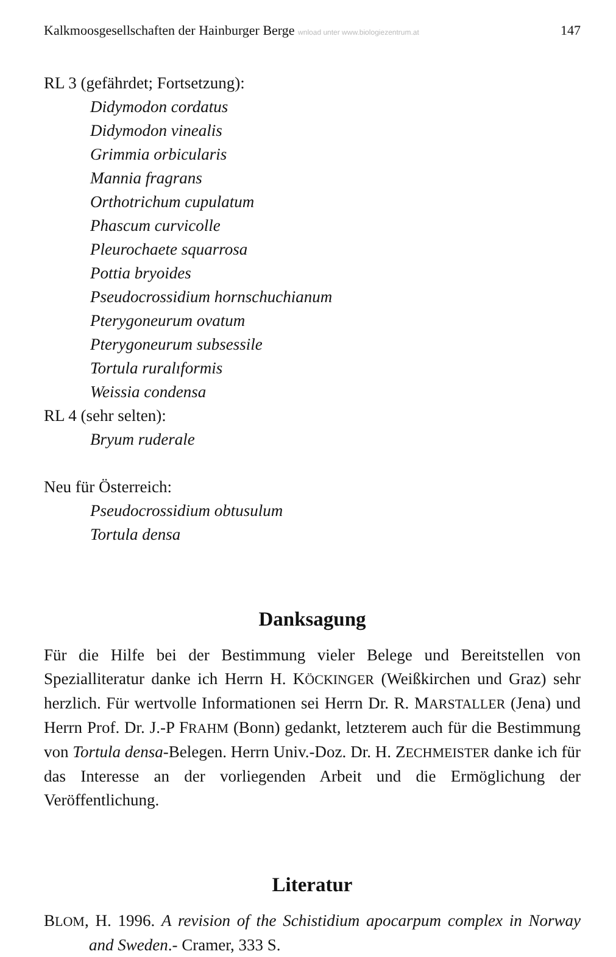Kalkmoosgesellschaften der Hainburger Berge wnload unter www.biologiezentrum.at 147
RL 3 (gefährdet; Fortsetzung):
Didymodon cordatus
Didymodon vinealis
Grimmia orbicularis
Mannia fragrans
Orthotrichum cupulatum
Phascum curvicolle
Pleurochaete squarrosa
Pottia bryoides
Pseudocrossidium hornschuchianum
Pterygoneurum ovatum
Pterygoneurum subsessile
Tortula ruralıformis
Weissia condensa
RL 4 (sehr selten):
Bryum ruderale
Neu für Österreich:
Pseudocrossidium obtusulum
Tortula densa
Danksagung
Für die Hilfe bei der Bestimmung vieler Belege und Bereitstellen von Spezialliteratur danke ich Herrn H. KÖCKINGER (Weißkirchen und Graz) sehr herzlich. Für wertvolle Informationen sei Herrn Dr. R. MARSTALLER (Jena) und Herrn Prof. Dr. J.-P FRAHM (Bonn) gedankt, letzterem auch für die Bestimmung von Tortula densa-Belegen. Herrn Univ.-Doz. Dr. H. ZECHMEISTER danke ich für das Interesse an der vorliegenden Arbeit und die Ermöglichung der Veröffentlichung.
Literatur
BLOM, H. 1996. A revision of the Schistidium apocarpum complex in Norway and Sweden.- Cramer, 333 S.